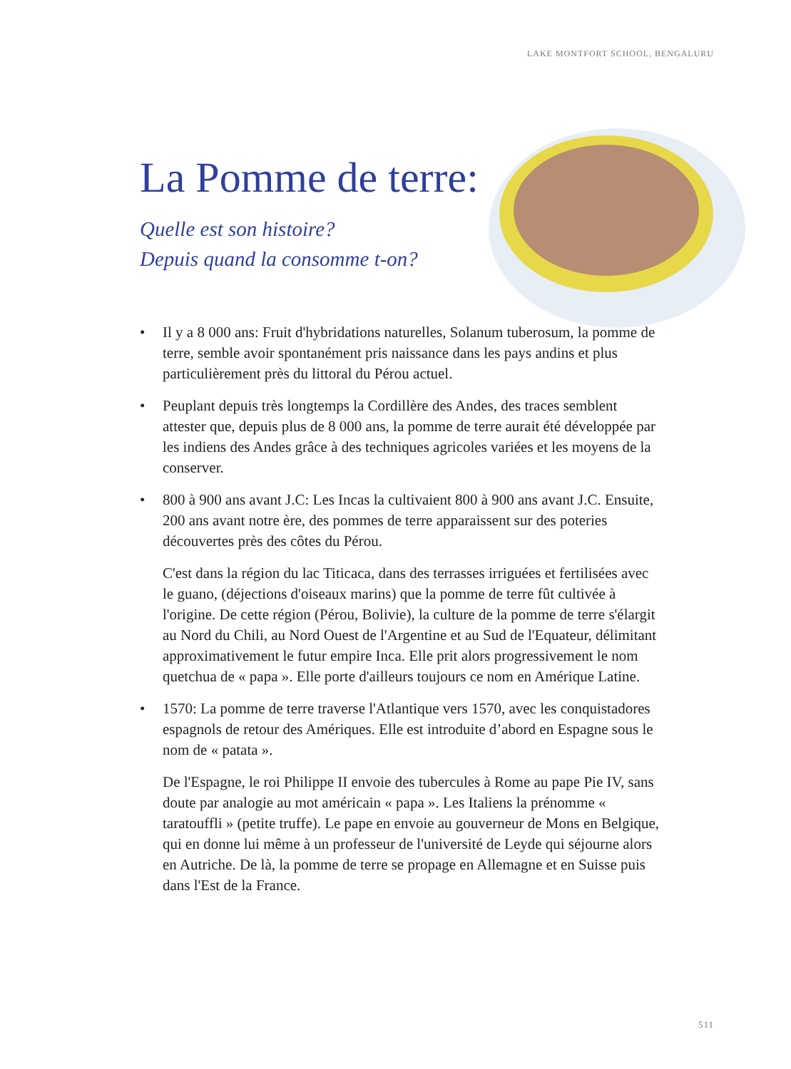LAKE MONTFORT SCHOOL, BENGALURU
La Pomme de terre:
Quelle est son histoire?
Depuis quand la consomme t-on?
• Il y a 8 000 ans: Fruit d'hybridations naturelles, Solanum tuberosum, la pomme de terre, semble avoir spontanément pris naissance dans les pays andins et plus particulièrement près du littoral du Pérou actuel.
• Peuplant depuis très longtemps la Cordillère des Andes, des traces semblent attester que, depuis plus de 8 000 ans, la pomme de terre aurait été développée par les indiens des Andes grâce à des techniques agricoles variées et les moyens de la conserver.
• 800 à 900 ans avant J.C: Les Incas la cultivaient 800 à 900 ans avant J.C. Ensuite, 200 ans avant notre ère, des pommes de terre apparaissent sur des poteries découvertes près des côtes du Pérou.
C'est dans la région du lac Titicaca, dans des terrasses irriguées et fertilisées avec le guano, (déjections d'oiseaux marins) que la pomme de terre fût cultivée à l'origine. De cette région (Pérou, Bolivie), la culture de la pomme de terre s'élargit au Nord du Chili, au Nord Ouest de l'Argentine et au Sud de l'Equateur, délimitant approximativement le futur empire Inca. Elle prit alors progressivement le nom quetchua de « papa ». Elle porte d'ailleurs toujours ce nom en Amérique Latine.
• 1570: La pomme de terre traverse l'Atlantique vers 1570, avec les conquistadores espagnols de retour des Amériques. Elle est introduite d’abord en Espagne sous le nom de « patata ».
De l'Espagne, le roi Philippe II envoie des tubercules à Rome au pape Pie IV, sans doute par analogie au mot américain « papa ». Les Italiens la prénomme « taratouffli » (petite truffe). Le pape en envoie au gouverneur de Mons en Belgique, qui en donne lui même à un professeur de l'université de Leyde qui séjourne alors en Autriche. De là, la pomme de terre se propage en Allemagne et en Suisse puis dans l'Est de la France.
511